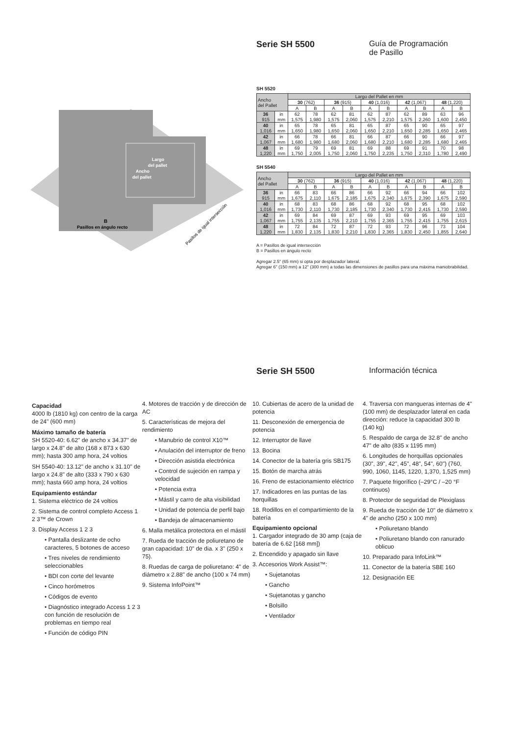Serie SH 5500
Guía de Programación
de Pasillo
Largo
del pallet
Ancho
del pallet
B
Pasillos en ángulo recto
Pasillos de igual intersección
SH 5520
| Ancho del Pallet | | Largo del Pallet en mm | | | | | | | | | |
| | | 30 (762) | | 36 (915) | | 40 (1,016) | | 42 (1,067) | | 48 (1,220) | |
| | | A | B | A | B | A | B | A | B | A | B |
| 36 915 | in mm | 62 1,575 | 78 1,980 | 62 1,575 | 81 2,060 | 62 1,575 | 87 2,210 | 62 1,575 | 89 2,260 | 63 1,600 | 96 2,450 |
| 40 1,016 | in mm | 65 1,650 | 78 1,980 | 65 1,650 | 81 2,060 | 65 1,650 | 87 2,210 | 65 1,650 | 90 2,285 | 65 1,650 | 97 2,465 |
| 42 1,067 | in mm | 66 1,680 | 78 1,980 | 66 1,680 | 81 2,060 | 66 1,680 | 87 2,210 | 66 1,680 | 90 2,285 | 66 1,680 | 97 2,465 |
| 48 1,220 | in mm | 69 1,750 | 79 2,005 | 69 1,750 | 81 2,060 | 69 1,750 | 88 2,235 | 69 1,750 | 91 2,310 | 70 1,780 | 98 2,490 |
SH 5540
| Ancho del Pallet | | Largo del Pallet en mm | | | | | | | | | |
| | | 30 (762) | | 36 (915) | | 40 (1,016) | | 42 (1,067) | | 48 (1,220) | |
| | | A | B | A | B | A | B | A | B | A | B |
| 36 915 | in mm | 66 1,675 | 83 2,110 | 66 1,675 | 86 2,185 | 66 1,675 | 92 2,340 | 66 1,675 | 94 2,390 | 66 1,675 | 102 2,590 |
| 40 1,016 | in mm | 68 1,730 | 83 2,110 | 68 1,730 | 86 2,185 | 68 1,730 | 92 2,340 | 68 1,730 | 95 2,415 | 68 1,730 | 102 2,590 |
| 42 1,067 | in mm | 69 1,755 | 84 2,135 | 69 1,755 | 87 2,210 | 69 1,755 | 93 2,365 | 69 1,755 | 95 2,415 | 69 1,755 | 103 2,615 |
| 48 1,220 | in mm | 72 1,830 | 84 2,135 | 72 1,830 | 87 2,210 | 72 1,830 | 93 2,365 | 72 1,830 | 96 2,450 | 73 1,855 | 104 2,640 |
A = Pasillos de igual intersección
B = Pasillos en ángulo recto
Agregar 2.5" (65 mm) si opta por desplazador lateral.
Agregar 6" (150 mm) a 12" (300 mm) a todas las dimensiones de pasillos para una máxima maniobrabilidad.
Serie SH 5500
Información técnica
Capacidad
4000 lb (1810 kg) con centro de la carga de 24" (600 mm)
Máximo tamaño de batería
SH 5520-40: 6.62" de ancho x 34.37" de largo x 24.8" de alto (168 x 873 x 630 mm); hasta 300 amp hora, 24 voltios
SH 5540-40: 13.12" de ancho x 31.10" de largo x 24.8" de alto (333 x 790 x 630 mm); hasta 660 amp hora, 24 voltios
Equipamiento estándar
1. Sistema eléctrico de 24 voltios
2. Sistema de control completo Access 1 2 3™ de Crown
3. Display Access 1 2 3
• Pantalla deslizante de ocho caracteres, 5 botones de acceso
• Tres niveles de rendimiento seleccionables
• BDI con corte del levante
• Cinco horómetros
• Códigos de evento
• Diagnóstico integrado Access 1 2 3 con función de resolución de problemas en tiempo real
• Función de código PIN
4. Motores de tracción y de dirección de AC
5. Características de mejora del rendimiento
• Manubrio de control X10™
• Anulación del interruptor de freno
• Dirección asistida electrónica
• Control de sujeción en rampa y velocidad
• Potencia extra
• Mástil y carro de alta visibilidad
• Unidad de potencia de perfil bajo
• Bandeja de almacenamiento
6. Malla metálica protectora en el mástil
7. Rueda de tracción de poliuretano de gran capacidad: 10" de dia. x 3" (250 x 75).
8. Ruedas de carga de poliuretano: 4" de diámetro x 2.88" de ancho (100 x 74 mm)
9. Sistema InfoPoint™
10. Cubiertas de acero de la unidad de potencia
11. Desconexión de emergencia de potencia
12. Interruptor de llave
13. Bocina
14. Conector de la batería gris SB175
15. Botón de marcha atrás
16. Freno de estacionamiento eléctrico
17. Indicadores en las puntas de las horquillas
18. Rodillos en el compartimiento de la batería
Equipamiento opcional
1. Cargador integrado de 30 amp (caja de batería de 6.62 [168 mm])
2. Encendido y apagado sin llave
3. Accesorios Work Assist™:
• Sujetanotas
• Gancho
• Sujetanotas y gancho
• Bolsillo
• Ventilador
4. Traversa con mangueras internas de 4" (100 mm) de desplazador lateral en cada dirección: reduce la capacidad 300 lb (140 kg)
5. Respaldo de carga de 32.8" de ancho 47" de alto (835 x 1195 mm)
6. Longitudes de horquillas opcionales (30", 39", 42", 45", 48", 54", 60") (760, 990, 1060, 1145, 1220, 1,370, 1,525 mm)
7. Paquete frigorífico (–29°C / –20 °F continuos)
8. Protector de seguridad de Plexiglass
9. Rueda de tracción de 10" de diámetro x 4" de ancho (250 x 100 mm)
• Poliuretano blando
• Poliuretano blando con ranurado oblicuo
10. Preparado para InfoLink™
11. Conector de la batería SBE 160
12. Designación EE